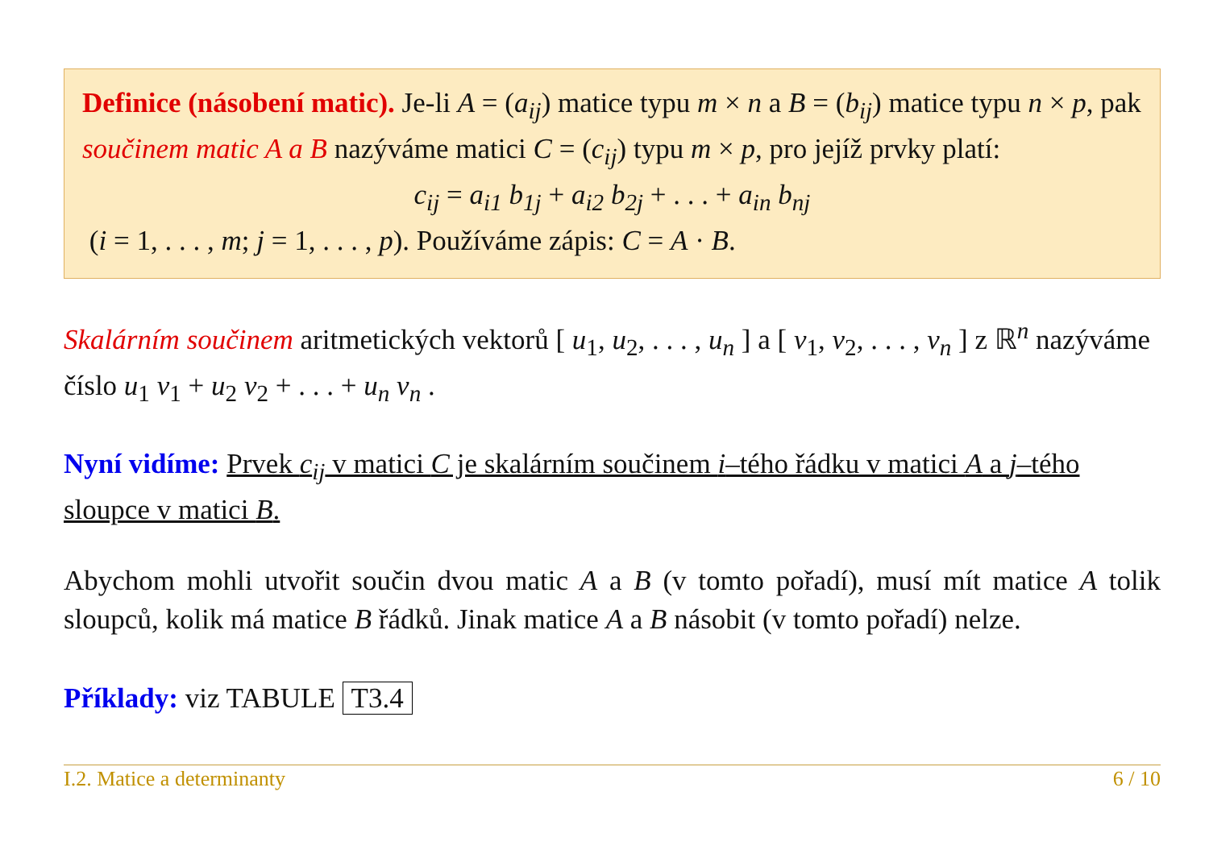Definice (násobení matic). Je-li A = (a<sub>ij</sub>) matice typu m × n a B = (b<sub>ij</sub>) matice typu n × p, pak součinem matic A a B nazýváme matici C = (c<sub>ij</sub>) typu m × p, pro jejíž prvky platí:
c<sub>ij</sub> = a<sub>i1</sub> b<sub>1j</sub> + a<sub>i2</sub> b<sub>2j</sub> + . . . + a<sub>in</sub> b<sub>nj</sub>
(i = 1, . . . , m; j = 1, . . . , p). Používáme zápis: C = A · B.
Skalárním součinem aritmetických vektorů [ u<sub>1</sub>, u<sub>2</sub>, . . . , u<sub>n</sub> ] a [ v<sub>1</sub>, v<sub>2</sub>, . . . , v<sub>n</sub> ] z ℝ<sup>n</sup> nazýváme číslo u<sub>1</sub> v<sub>1</sub> + u<sub>2</sub> v<sub>2</sub> + . . . + u<sub>n</sub> v<sub>n</sub> .
Nyní vidíme: Prvek c<sub>ij</sub> v matici C je skalárním součinem i–tého řádku v matici A a j–tého sloupce v matici B.
Abychom mohli utvořit součin dvou matic A a B (v tomto pořadí), musí mít matice A tolik sloupců, kolik má matice B řádků. Jinak matice A a B násobit (v tomto pořadí) nelze.
Příklady: viz TABULE T3.4
I.2. Matice a determinanty 6 / 10